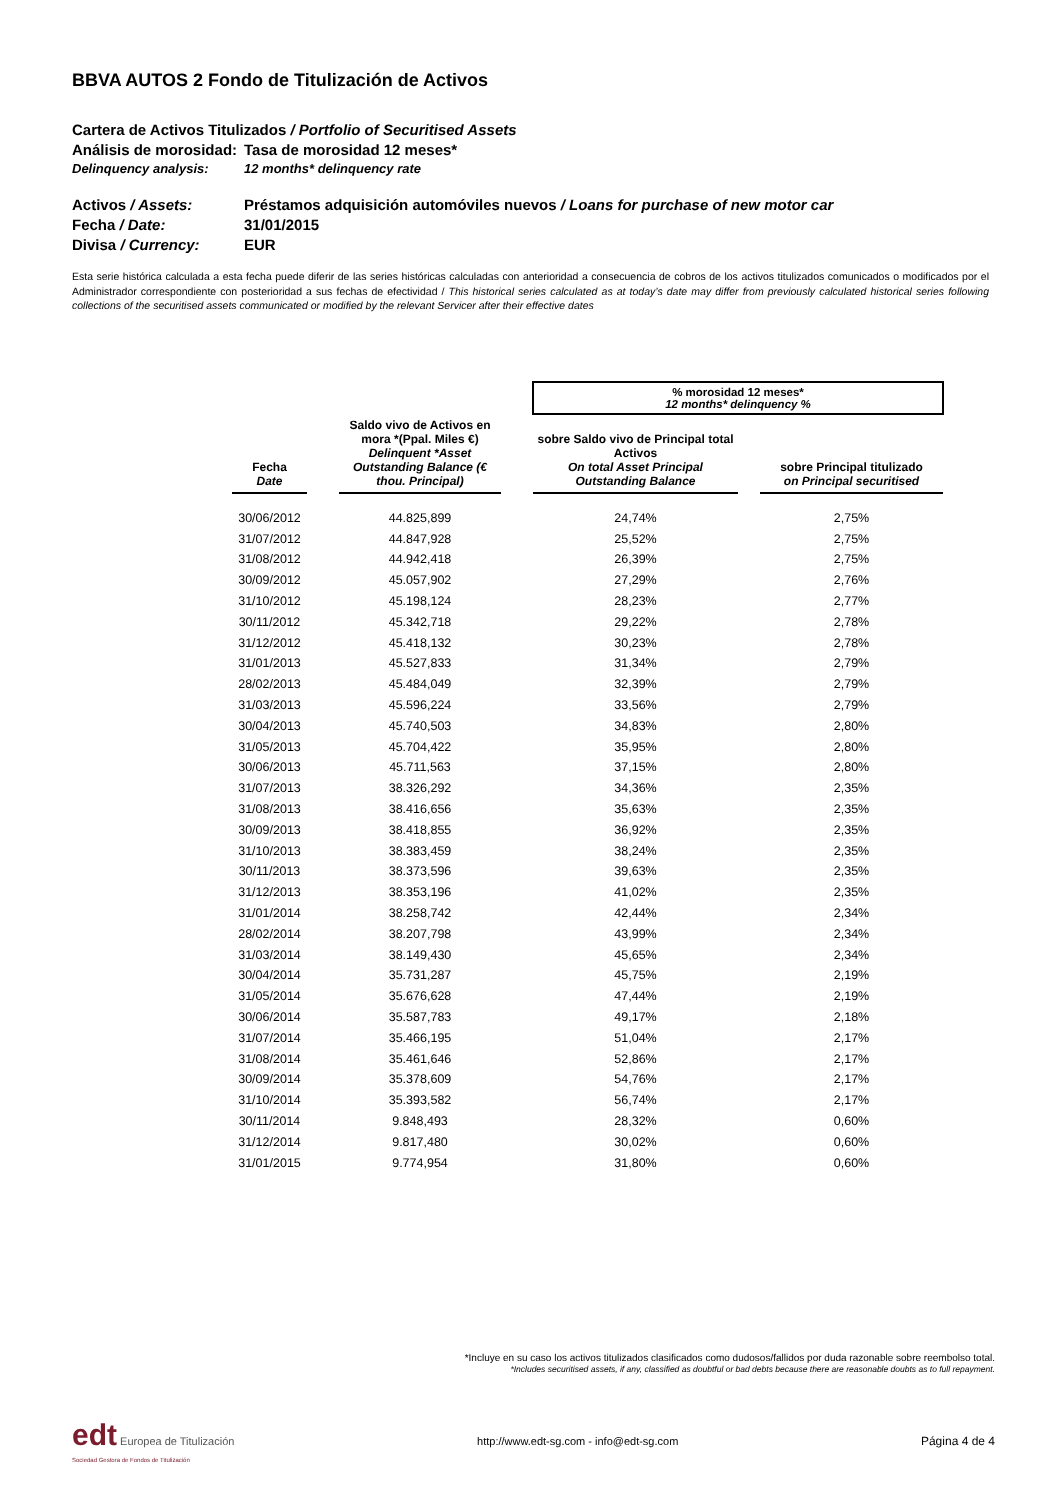BBVA AUTOS 2 Fondo de Titulización de Activos
Cartera de Activos Titulizados / Portfolio of Securitised Assets
Análisis de morosidad: Tasa de morosidad 12 meses*
Delinquency analysis: 12 months* delinquency rate
Activos / Assets: Préstamos adquisición automóviles nuevos / Loans for purchase of new motor car
Fecha / Date: 31/01/2015
Divisa / Currency: EUR
Esta serie histórica calculada a esta fecha puede diferir de las series históricas calculadas con anterioridad a consecuencia de cobros de los activos titulizados comunicados o modificados por el Administrador correspondiente con posterioridad a sus fechas de efectividad / This historical series calculated as at today’s date may differ from previously calculated historical series following collections of the securitised assets communicated or modified by the relevant Servicer after their effective dates
| | | | | % morosidad 12 meses* 12 months* delinquency % | | |
| --- | --- | --- | --- | --- | --- | --- |
| Fecha Date | | Saldo vivo de Activos en mora *(Ppal. Miles €) Delinquent *Asset Outstanding Balance (€ thou. Principal) | | sobre Saldo vivo de Principal total Activos On total Asset Principal Outstanding Balance | | sobre Principal titulizado on Principal securitised |
| 30/06/2012 | | 44.825,899 | | 24,74% | | 2,75% |
| 31/07/2012 | | 44.847,928 | | 25,52% | | 2,75% |
| 31/08/2012 | | 44.942,418 | | 26,39% | | 2,75% |
| 30/09/2012 | | 45.057,902 | | 27,29% | | 2,76% |
| 31/10/2012 | | 45.198,124 | | 28,23% | | 2,77% |
| 30/11/2012 | | 45.342,718 | | 29,22% | | 2,78% |
| 31/12/2012 | | 45.418,132 | | 30,23% | | 2,78% |
| 31/01/2013 | | 45.527,833 | | 31,34% | | 2,79% |
| 28/02/2013 | | 45.484,049 | | 32,39% | | 2,79% |
| 31/03/2013 | | 45.596,224 | | 33,56% | | 2,79% |
| 30/04/2013 | | 45.740,503 | | 34,83% | | 2,80% |
| 31/05/2013 | | 45.704,422 | | 35,95% | | 2,80% |
| 30/06/2013 | | 45.711,563 | | 37,15% | | 2,80% |
| 31/07/2013 | | 38.326,292 | | 34,36% | | 2,35% |
| 31/08/2013 | | 38.416,656 | | 35,63% | | 2,35% |
| 30/09/2013 | | 38.418,855 | | 36,92% | | 2,35% |
| 31/10/2013 | | 38.383,459 | | 38,24% | | 2,35% |
| 30/11/2013 | | 38.373,596 | | 39,63% | | 2,35% |
| 31/12/2013 | | 38.353,196 | | 41,02% | | 2,35% |
| 31/01/2014 | | 38.258,742 | | 42,44% | | 2,34% |
| 28/02/2014 | | 38.207,798 | | 43,99% | | 2,34% |
| 31/03/2014 | | 38.149,430 | | 45,65% | | 2,34% |
| 30/04/2014 | | 35.731,287 | | 45,75% | | 2,19% |
| 31/05/2014 | | 35.676,628 | | 47,44% | | 2,19% |
| 30/06/2014 | | 35.587,783 | | 49,17% | | 2,18% |
| 31/07/2014 | | 35.466,195 | | 51,04% | | 2,17% |
| 31/08/2014 | | 35.461,646 | | 52,86% | | 2,17% |
| 30/09/2014 | | 35.378,609 | | 54,76% | | 2,17% |
| 31/10/2014 | | 35.393,582 | | 56,74% | | 2,17% |
| 30/11/2014 | | 9.848,493 | | 28,32% | | 0,60% |
| 31/12/2014 | | 9.817,480 | | 30,02% | | 0,60% |
| 31/01/2015 | | 9.774,954 | | 31,80% | | 0,60% |
*Incluye en su caso los activos titulizados clasificados como dudosos/fallidos por duda razonable sobre reembolso total.
*Includes securitised assets, if any, classified as doubtful or bad debts because there are reasonable doubts as to full repayment.
edt Europea de Titulización
Sociedad Gestora de Fondos de Titulización
http://www.edt-sg.com - info@edt-sg.com
Página 4 de 4